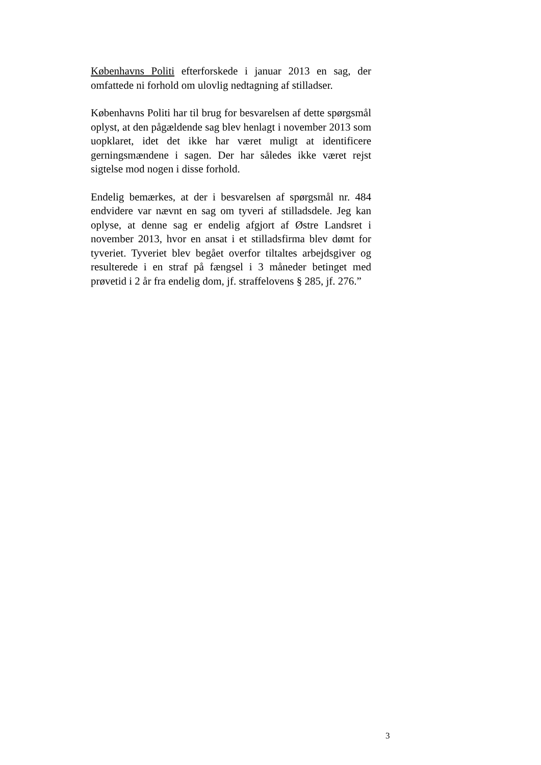Københavns Politi efterforskede i januar 2013 en sag, der omfattede ni forhold om ulovlig nedtagning af stilladser.
Københavns Politi har til brug for besvarelsen af dette spørgsmål oplyst, at den pågældende sag blev henlagt i november 2013 som uopklaret, idet det ikke har været muligt at identificere gerningsmændene i sagen. Der har således ikke været rejst sigtelse mod nogen i disse forhold.
Endelig bemærkes, at der i besvarelsen af spørgsmål nr. 484 endvidere var nævnt en sag om tyveri af stilladsdele. Jeg kan oplyse, at denne sag er endelig afgjort af Østre Landsret i november 2013, hvor en ansat i et stilladsfirma blev dømt for tyveriet. Tyveriet blev begået overfor tiltaltes arbejdsgiver og resulterede i en straf på fængsel i 3 måneder betinget med prøvetid i 2 år fra endelig dom, jf. straffelovens § 285, jf. 276.”
3